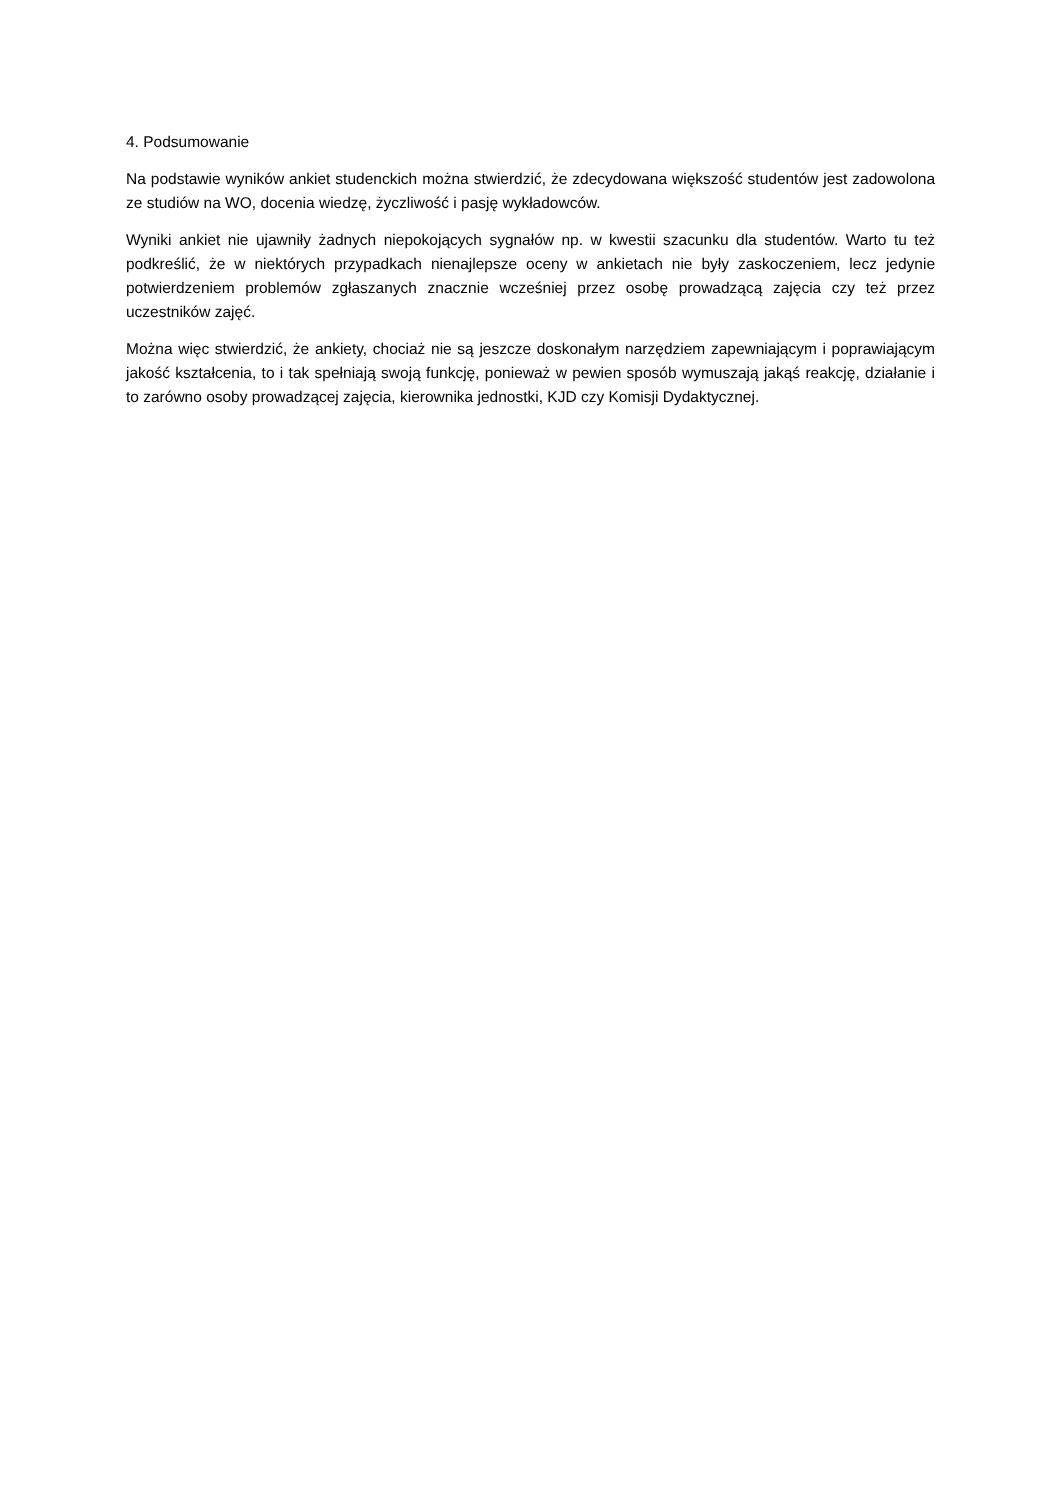4. Podsumowanie
Na podstawie wyników ankiet studenckich można stwierdzić, że zdecydowana większość studentów jest zadowolona ze studiów na WO, docenia wiedzę, życzliwość i pasję wykładowców.
Wyniki ankiet nie ujawniły żadnych niepokojących sygnałów np. w kwestii szacunku dla studentów. Warto tu też podkreślić, że w niektórych przypadkach nienajlepsze oceny w ankietach nie były zaskoczeniem, lecz jedynie potwierdzeniem problemów zgłaszanych znacznie wcześniej przez osobę prowadzącą zajęcia czy też przez uczestników zajęć.
Można więc stwierdzić, że ankiety, chociaż nie są jeszcze doskonałym narzędziem zapewniającym i poprawiającym jakość kształcenia, to i tak spełniają swoją funkcję, ponieważ w pewien sposób wymuszają jakąś reakcję, działanie i to zarówno osoby prowadzącej zajęcia, kierownika jednostki, KJD czy Komisji Dydaktycznej.